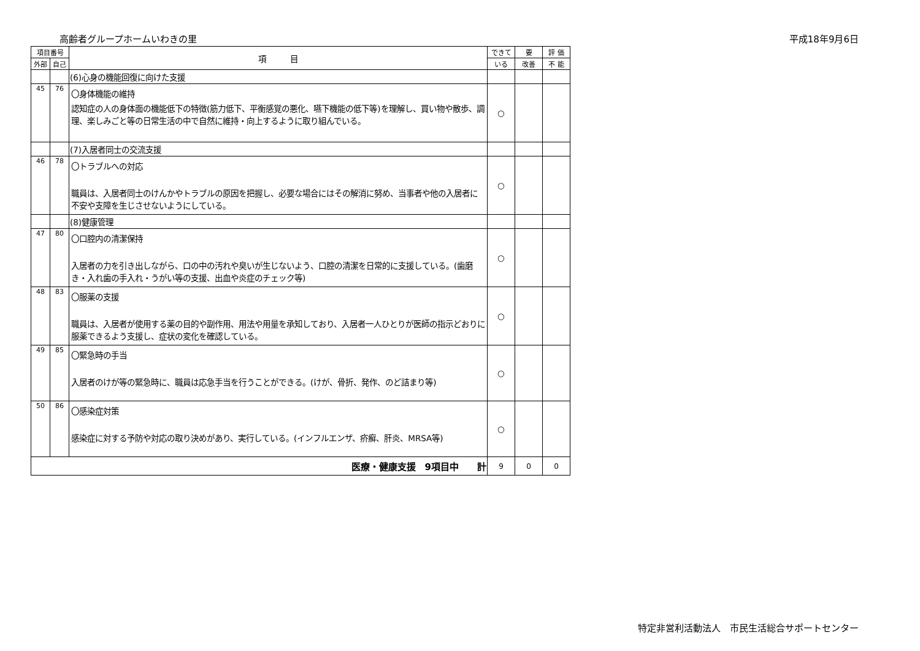高齢者グループホームいわきの里 平成18年9月6日
| 項目番号 | | 項 目 | できて | 要 | 評 価 |
| --- | --- | --- | --- | --- | --- |
| 外部 | 自己 | | いる | 改善 | 不 能 |
| | | (6)心身の機能回復に向けた支援 | | | |
| 45 | 76 | 〇身体機能の維持 認知症の人の身体面の機能低下の特徴(筋力低下、平衡感覚の悪化、嚥下機能の低下等)を理解し、買い物や散歩、調理、楽しみごと等の日常生活の中で自然に維持・向上するように取り組んでいる。 | ○ | | |
| | | (7)入居者同士の交流支援 | | | |
| 46 | 78 | 〇トラブルへの対応 職員は、入居者同士のけんかやトラブルの原因を把握し、必要な場合にはその解消に努め、当事者や他の入居者に不安や支障を生じさせないようにしている。 | ○ | | |
| | | (8)健康管理 | | | |
| 47 | 80 | 〇口腔内の清潔保持 入居者の力を引き出しながら、口の中の汚れや臭いが生じないよう、口腔の清潔を日常的に支援している。(歯磨き・入れ歯の手入れ・うがい等の支援、出血や炎症のチェック等) | ○ | | |
| 48 | 83 | 〇服薬の支援 職員は、入居者が使用する薬の目的や副作用、用法や用量を承知しており、入居者一人ひとりが医師の指示どおりに服薬できるよう支援し、症状の変化を確認している。 | ○ | | |
| 49 | 85 | 〇緊急時の手当 入居者のけが等の緊急時に、職員は応急手当を行うことができる。(けが、骨折、発作、のど詰まり等) | ○ | | |
| 50 | 86 | 〇感染症対策 感染症に対する予防や対応の取り決めがあり、実行している。(インフルエンザ、疥癬、肝炎、MRSA等) | ○ | | |
| 医療・健康支援 9項目中 計 | | | 9 | 0 | 0 |
特定非営利活動法人　市民生活総合サポートセンター